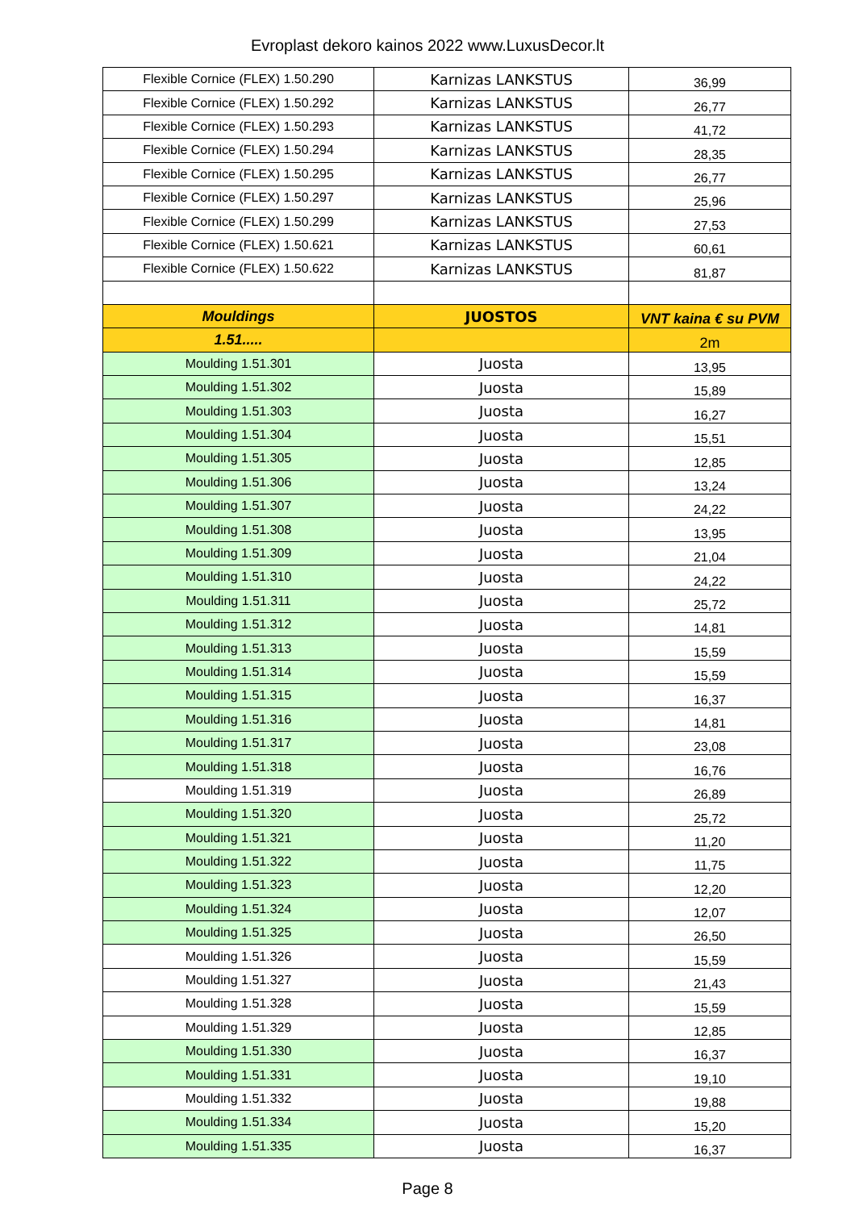Evroplast dekoro kainos 2022 www.LuxusDecor.lt
| Flexible Cornice (FLEX) 1.50.290 | Karnizas LANKSTUS | 36,99 |
| Flexible Cornice (FLEX) 1.50.292 | Karnizas LANKSTUS | 26,77 |
| Flexible Cornice (FLEX) 1.50.293 | Karnizas LANKSTUS | 41,72 |
| Flexible Cornice (FLEX) 1.50.294 | Karnizas LANKSTUS | 28,35 |
| Flexible Cornice (FLEX) 1.50.295 | Karnizas LANKSTUS | 26,77 |
| Flexible Cornice (FLEX) 1.50.297 | Karnizas LANKSTUS | 25,96 |
| Flexible Cornice (FLEX) 1.50.299 | Karnizas LANKSTUS | 27,53 |
| Flexible Cornice (FLEX) 1.50.621 | Karnizas LANKSTUS | 60,61 |
| Flexible Cornice (FLEX) 1.50.622 | Karnizas LANKSTUS | 81,87 |
| Mouldings | JUOSTOS | VNT kaina € su PVM |
| 1.51..... | | 2m |
| Moulding 1.51.301 | Juosta | 13,95 |
| Moulding 1.51.302 | Juosta | 15,89 |
| Moulding 1.51.303 | Juosta | 16,27 |
| Moulding 1.51.304 | Juosta | 15,51 |
| Moulding 1.51.305 | Juosta | 12,85 |
| Moulding 1.51.306 | Juosta | 13,24 |
| Moulding 1.51.307 | Juosta | 24,22 |
| Moulding 1.51.308 | Juosta | 13,95 |
| Moulding 1.51.309 | Juosta | 21,04 |
| Moulding 1.51.310 | Juosta | 24,22 |
| Moulding 1.51.311 | Juosta | 25,72 |
| Moulding 1.51.312 | Juosta | 14,81 |
| Moulding 1.51.313 | Juosta | 15,59 |
| Moulding 1.51.314 | Juosta | 15,59 |
| Moulding 1.51.315 | Juosta | 16,37 |
| Moulding 1.51.316 | Juosta | 14,81 |
| Moulding 1.51.317 | Juosta | 23,08 |
| Moulding 1.51.318 | Juosta | 16,76 |
| Moulding 1.51.319 | Juosta | 26,89 |
| Moulding 1.51.320 | Juosta | 25,72 |
| Moulding 1.51.321 | Juosta | 11,20 |
| Moulding 1.51.322 | Juosta | 11,75 |
| Moulding 1.51.323 | Juosta | 12,20 |
| Moulding 1.51.324 | Juosta | 12,07 |
| Moulding 1.51.325 | Juosta | 26,50 |
| Moulding 1.51.326 | Juosta | 15,59 |
| Moulding 1.51.327 | Juosta | 21,43 |
| Moulding 1.51.328 | Juosta | 15,59 |
| Moulding 1.51.329 | Juosta | 12,85 |
| Moulding 1.51.330 | Juosta | 16,37 |
| Moulding 1.51.331 | Juosta | 19,10 |
| Moulding 1.51.332 | Juosta | 19,88 |
| Moulding 1.51.334 | Juosta | 15,20 |
| Moulding 1.51.335 | Juosta | 16,37 |
Page 8